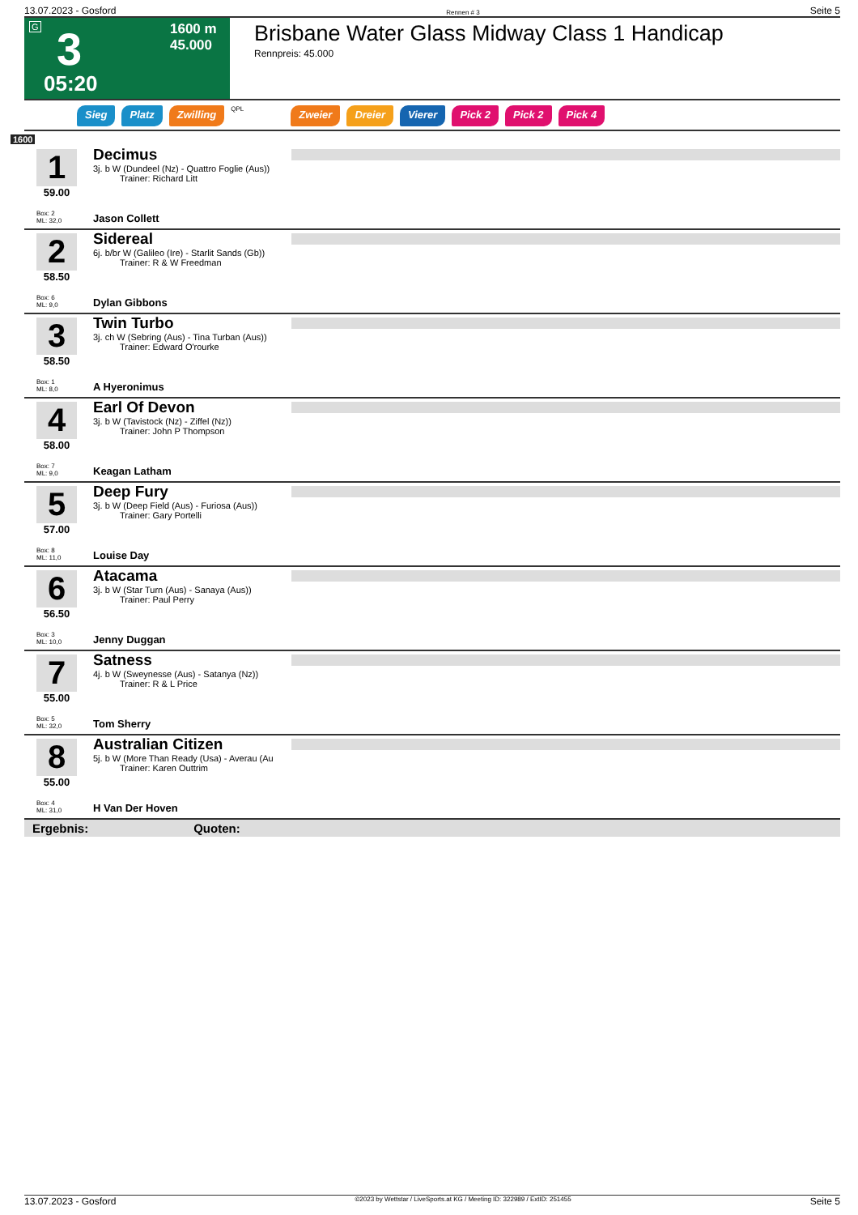13.07.2023 - Gosford Rennen # 3 Seite 5
G 3
05:20
1600 m
45.000
Brisbane Water Glass Midway Class 1 Handicap
Rennpreis: 45.000
Sieg Platz Zwilling QPL Zweier Dreier Vierer Pick 2 Pick 2 Pick 4
1600
1
59.00
Box: 2
ML: 32,0
Decimus
3j. b W (Dundeel (Nz) - Quattro Foglie (Aus))
   Trainer: Richard Litt
Jason Collett
2
58.50
Box: 6
ML: 9,0
Sidereal
6j. b/br W (Galileo (Ire) - Starlit Sands (Gb))
   Trainer: R & W Freedman
Dylan Gibbons
3
58.50
Box: 1
ML: 8,0
Twin Turbo
3j. ch W (Sebring (Aus) - Tina Turban (Aus))
   Trainer: Edward O'rourke
A Hyeronimus
4
58.00
Box: 7
ML: 9,0
Earl Of Devon
3j. b W (Tavistock (Nz) - Ziffel (Nz))
   Trainer: John P Thompson
Keagan Latham
5
57.00
Box: 8
ML: 11,0
Deep Fury
3j. b W (Deep Field (Aus) - Furiosa (Aus))
   Trainer: Gary Portelli
Louise Day
6
56.50
Box: 3
ML: 10,0
Atacama
3j. b W (Star Turn (Aus) - Sanaya (Aus))
   Trainer: Paul Perry
Jenny Duggan
7
55.00
Box: 5
ML: 32,0
Satness
4j. b W (Sweynesse (Aus) - Satanya (Nz))
   Trainer: R & L Price
Tom Sherry
8
55.00
Box: 4
ML: 31,0
Australian Citizen
5j. b W (More Than Ready (Usa) - Averau (Au
   Trainer: Karen Outtrim
H Van Der Hoven
Ergebnis: Quoten:
13.07.2023 - Gosford ©2023 by Wettstar / LiveSports.at KG / Meeting ID: 322989 / ExtID: 251455 Seite 5